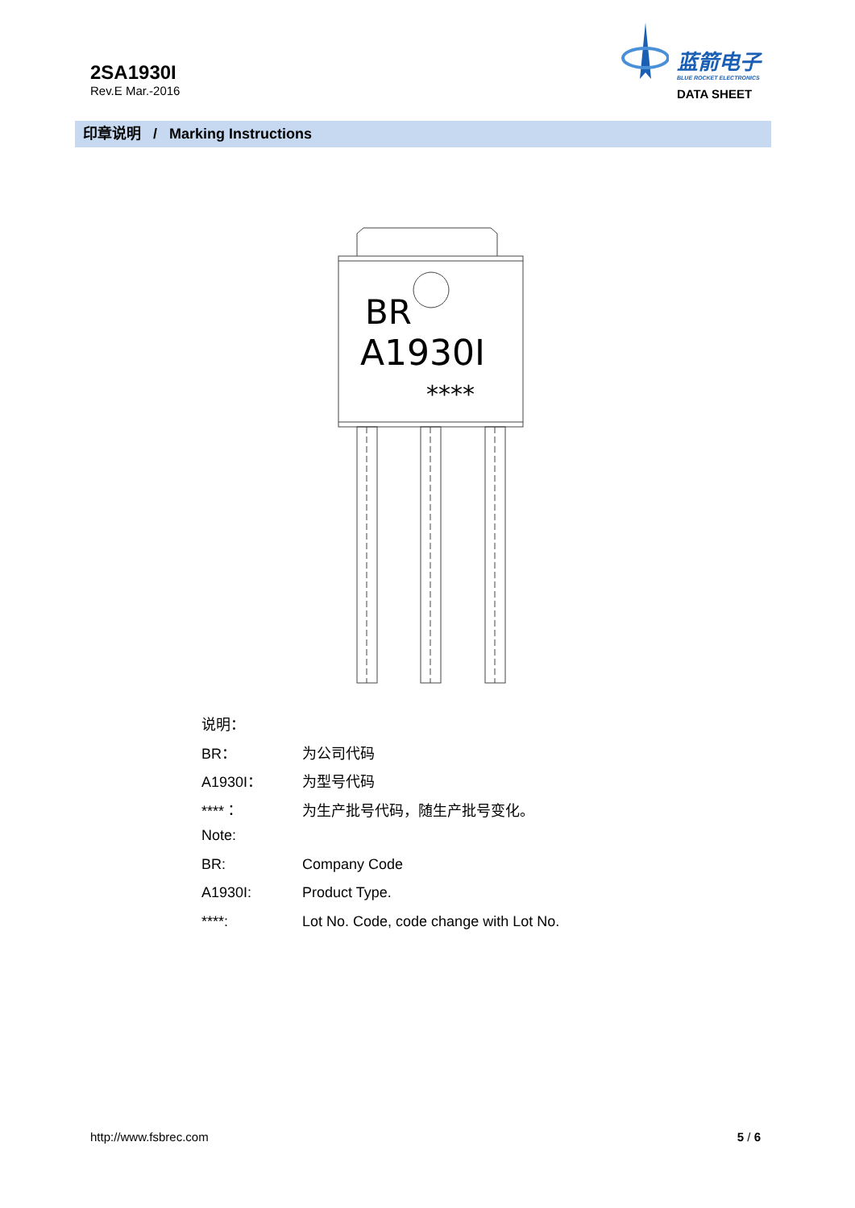2SA1930I
Rev.E Mar.-2016
蓝箭电子
BLUE ROCKET ELECTRONICS
DATA SHEET
印章说明 / Marking Instructions
BR
A1930I
****
说明：
BR： 为公司代码
A1930I： 为型号代码
****： 为生产批号代码，随生产批号变化。
Note:
BR: Company Code
A1930I: Product Type.
****: Lot No. Code, code change with Lot No.
http://www.fsbrec.com 5 / 6